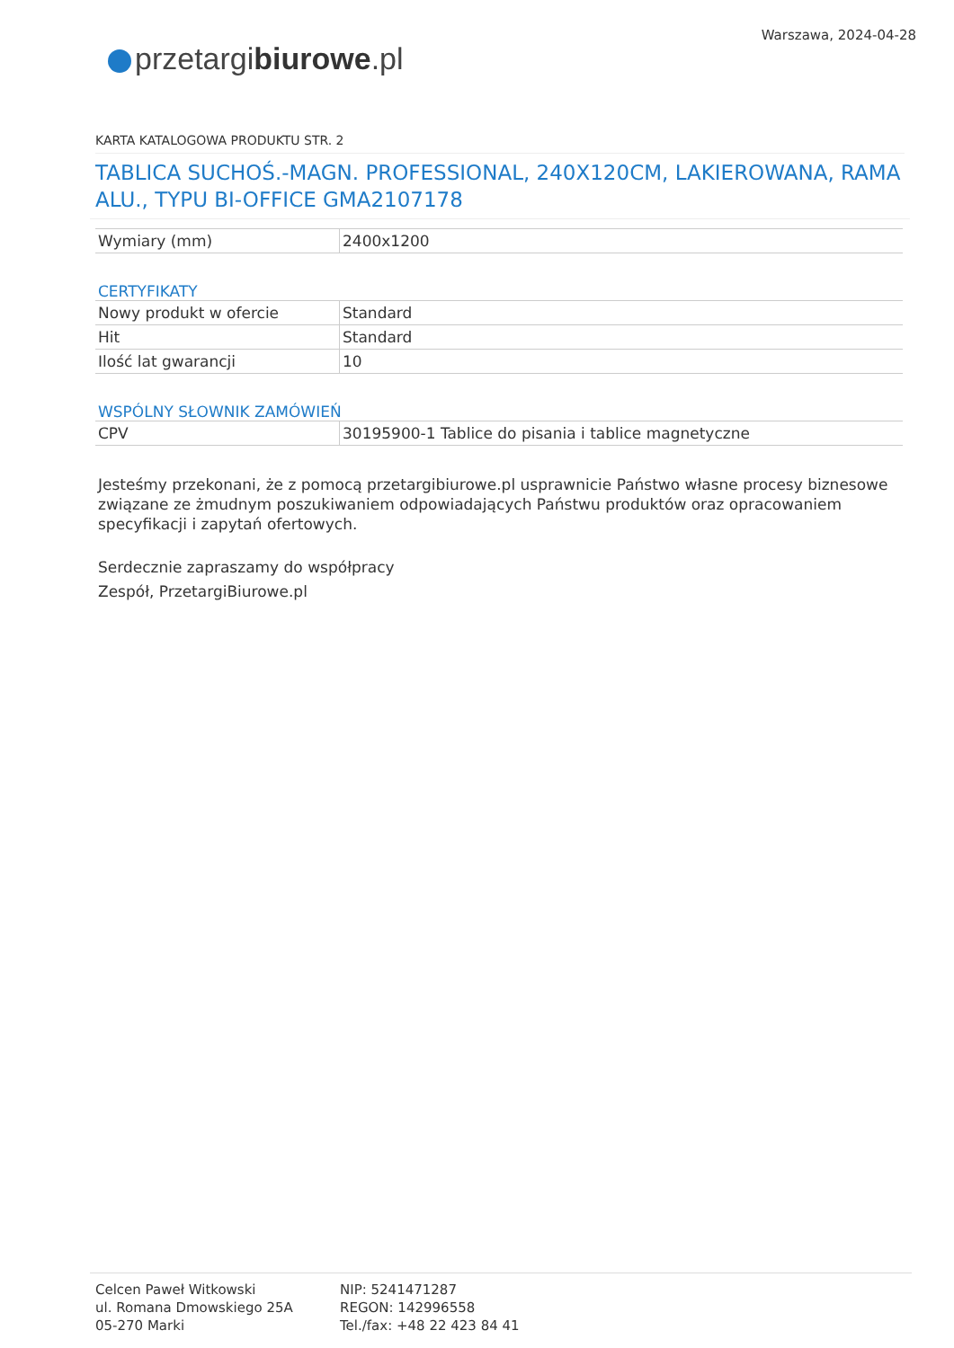przetargibiurowe.pl
Warszawa, 2024-04-28
KARTA KATALOGOWA PRODUKTU STR. 2
TABLICA SUCHOŚ.-MAGN. PROFESSIONAL, 240X120CM, LAKIEROWANA, RAMA ALU., TYPU BI-OFFICE GMA2107178
| Wymiary (mm) | 2400x1200 |
CERTYFIKATY
| Nowy produkt w ofercie | Standard |
| Hit | Standard |
| Ilość lat gwarancji | 10 |
WSPÓLNY SŁOWNIK ZAMÓWIEŃ
| CPV | 30195900-1 Tablice do pisania i tablice magnetyczne |
Jesteśmy przekonani, że z pomocą przetargibiurowe.pl usprawnicie Państwo własne procesy biznesowe związane ze żmudnym poszukiwaniem odpowiadających Państwu produktów oraz opracowaniem specyfikacji i zapytań ofertowych.
Serdecznie zapraszamy do współpracy
Zespół, PrzetargiBiurowe.pl
Celcen Paweł Witkowski
ul. Romana Dmowskiego 25A
05-270 Marki
NIP: 5241471287
REGON: 142996558
Tel./fax: +48 22 423 84 41